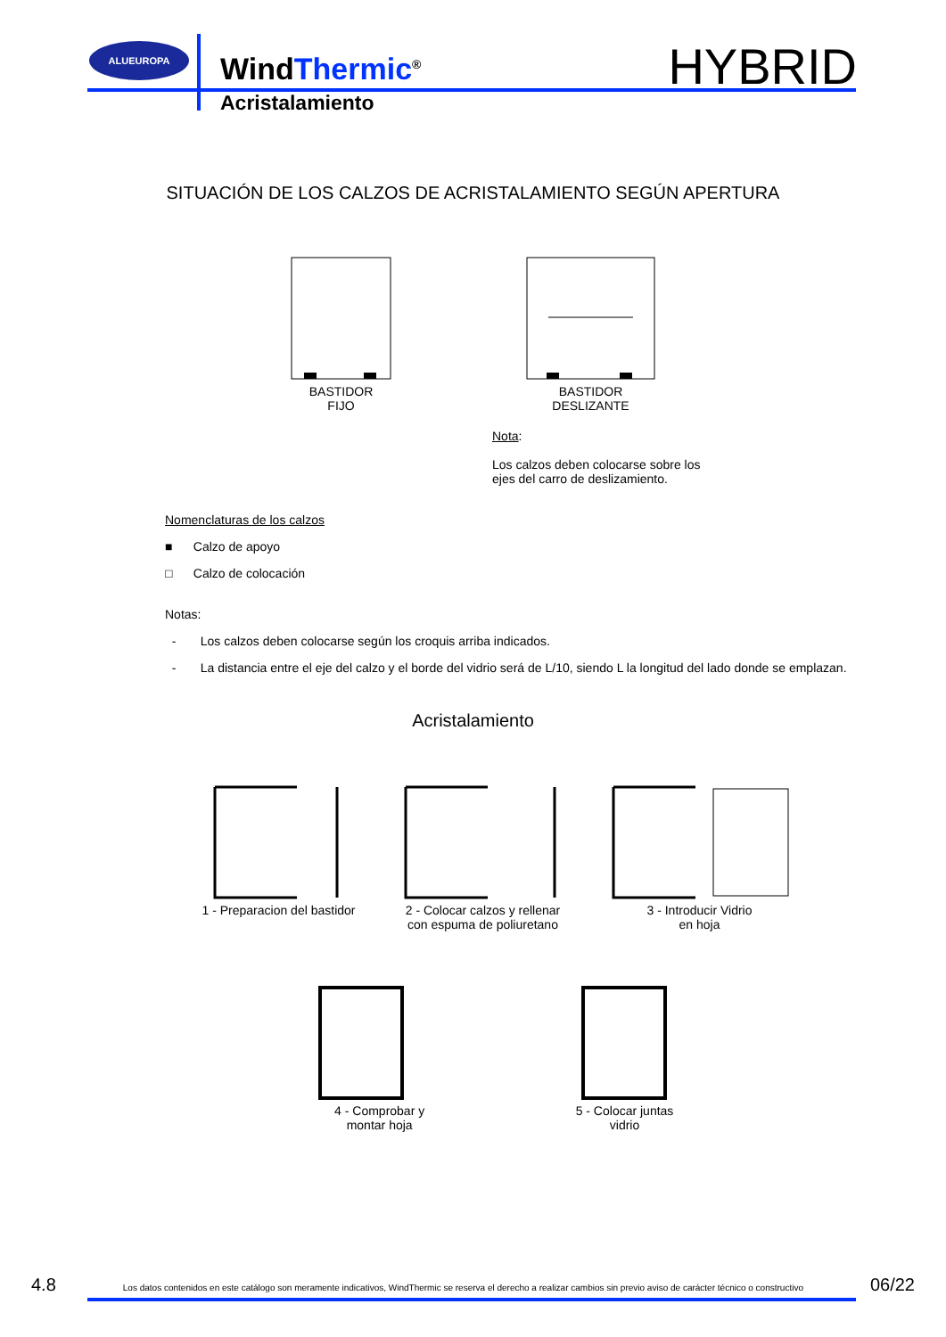ALUEUROPA
WindThermic<sup>®</sup>
Acristalamiento
HYBRID
SITUACIÓN DE LOS CALZOS DE ACRISTALAMIENTO SEGÚN APERTURA
BASTIDOR
FIJO
BASTIDOR
DESLIZANTE
Nota:
Los calzos deben colocarse sobre los
ejes del carro de deslizamiento.
Nomenclaturas de los calzos
■ Calzo de apoyo
□ Calzo de colocación
Notas:
- Los calzos deben colocarse según los croquis arriba indicados.
- La distancia entre el eje del calzo y el borde del vidrio será de L/10, siendo L la longitud del lado donde se emplazan.
Acristalamiento
1 - Preparacion del bastidor 2 - Colocar calzos y rellenar
con espuma de poliuretano
3 - Introducir Vidrio
en hoja
4 - Comprobar y
montar hoja
5 - Colocar juntas
vidrio
4.8 Los datos contenidos en este catálogo son meramente indicativos, WindThermic se reserva el derecho a realizar cambios sin previo aviso de carácter técnico o constructivo 06/22